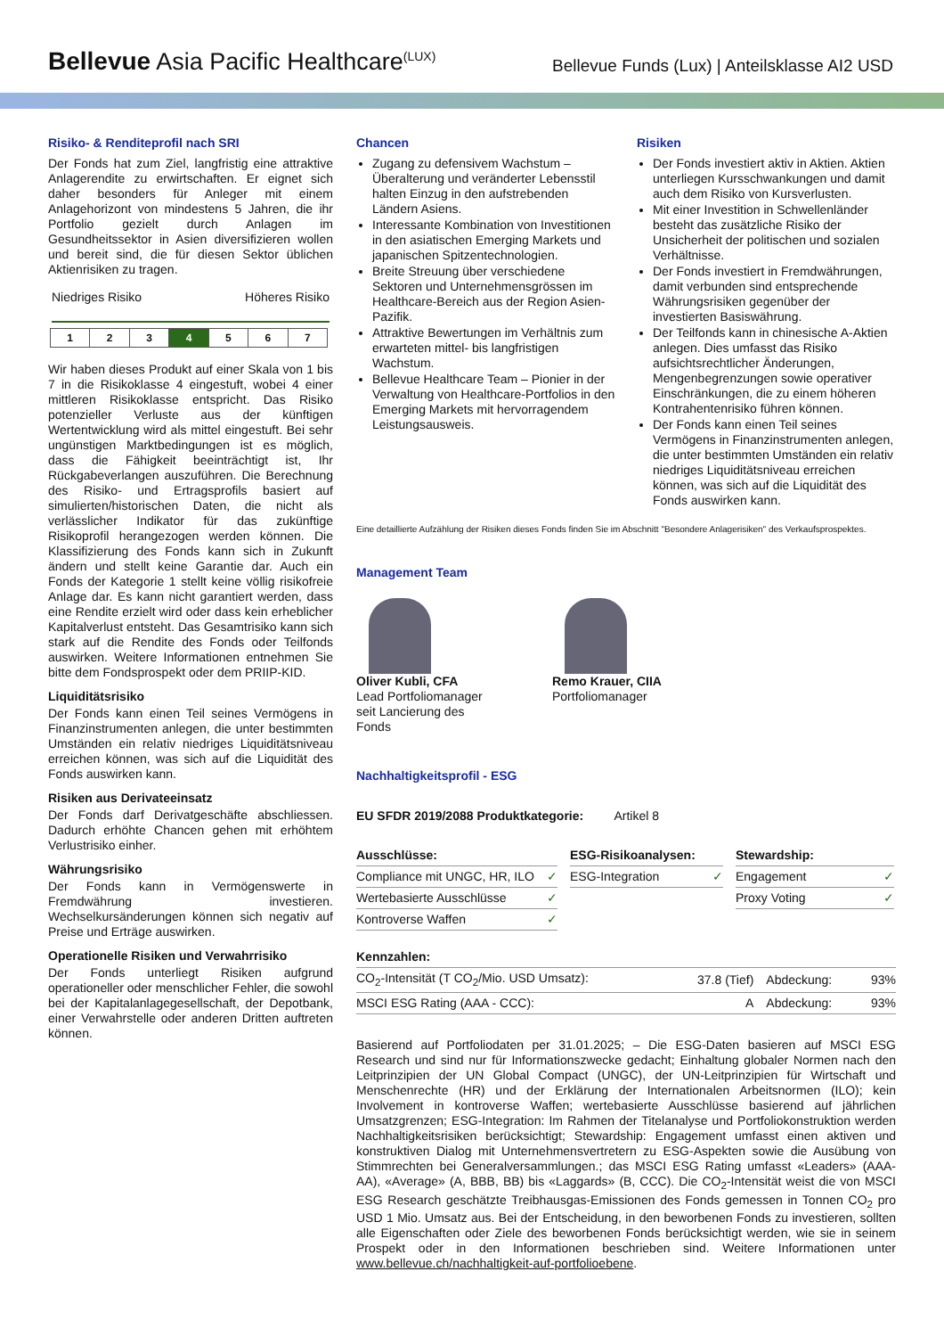Bellevue Asia Pacific Healthcare<sup>(LUX)</sup>
Bellevue Funds (Lux) | Anteilsklasse AI2 USD
Risiko- & Renditeprofil nach SRI
Der Fonds hat zum Ziel, langfristig eine attraktive Anlagerendite zu erwirtschaften. Er eignet sich daher besonders für Anleger mit einem Anlagehorizont von mindestens 5 Jahren, die ihr Portfolio gezielt durch Anlagen im Gesundheitssektor in Asien diversifizieren wollen und bereit sind, die für diesen Sektor üblichen Aktienrisiken zu tragen.
Niedriges Risiko Höheres Risiko
| 1 | 2 | 3 | 4 | 5 | 6 | 7 |
Wir haben dieses Produkt auf einer Skala von 1 bis 7 in die Risikoklasse 4 eingestuft, wobei 4 einer mittleren Risikoklasse entspricht. Das Risiko potenzieller Verluste aus der künftigen Wertentwicklung wird als mittel eingestuft. Bei sehr ungünstigen Marktbedingungen ist es möglich, dass die Fähigkeit beeinträchtigt ist, Ihr Rückgabeverlangen auszuführen. Die Berechnung des Risiko- und Ertragsprofils basiert auf simulierten/historischen Daten, die nicht als verlässlicher Indikator für das zukünftige Risikoprofil herangezogen werden können. Die Klassifizierung des Fonds kann sich in Zukunft ändern und stellt keine Garantie dar. Auch ein Fonds der Kategorie 1 stellt keine völlig risikofreie Anlage dar. Es kann nicht garantiert werden, dass eine Rendite erzielt wird oder dass kein erheblicher Kapitalverlust entsteht. Das Gesamtrisiko kann sich stark auf die Rendite des Fonds oder Teilfonds auswirken. Weitere Informationen entnehmen Sie bitte dem Fondsprospekt oder dem PRIIP-KID.
Liquiditätsrisiko
Der Fonds kann einen Teil seines Vermögens in Finanzinstrumenten anlegen, die unter bestimmten Umständen ein relativ niedriges Liquiditätsniveau erreichen können, was sich auf die Liquidität des Fonds auswirken kann.
Risiken aus Derivateeinsatz
Der Fonds darf Derivatgeschäfte abschliessen. Dadurch erhöhte Chancen gehen mit erhöhtem Verlustrisiko einher.
Währungsrisiko
Der Fonds kann in Vermögenswerte in Fremdwährung investieren. Wechselkursänderungen können sich negativ auf Preise und Erträge auswirken.
Operationelle Risiken und Verwahrrisiko
Der Fonds unterliegt Risiken aufgrund operationeller oder menschlicher Fehler, die sowohl bei der Kapitalanlagegesellschaft, der Depotbank, einer Verwahrstelle oder anderen Dritten auftreten können.
Chancen
Zugang zu defensivem Wachstum – Überalterung und veränderter Lebensstil halten Einzug in den aufstrebenden Ländern Asiens.
Interessante Kombination von Investitionen in den asiatischen Emerging Markets und japanischen Spitzentechnologien.
Breite Streuung über verschiedene Sektoren und Unternehmensgrössen im Healthcare-Bereich aus der Region Asien-Pazifik.
Attraktive Bewertungen im Verhältnis zum erwarteten mittel- bis langfristigen Wachstum.
Bellevue Healthcare Team – Pionier in der Verwaltung von Healthcare-Portfolios in den Emerging Markets mit hervorragendem Leistungsausweis.
Risiken
Der Fonds investiert aktiv in Aktien. Aktien unterliegen Kursschwankungen und damit auch dem Risiko von Kursverlusten.
Mit einer Investition in Schwellenländer besteht das zusätzliche Risiko der Unsicherheit der politischen und sozialen Verhältnisse.
Der Fonds investiert in Fremdwährungen, damit verbunden sind entsprechende Währungsrisiken gegenüber der investierten Basiswährung.
Der Teilfonds kann in chinesische A-Aktien anlegen. Dies umfasst das Risiko aufsichtsrechtlicher Änderungen, Mengenbegrenzungen sowie operativer Einschränkungen, die zu einem höheren Kontrahentenrisiko führen können.
Der Fonds kann einen Teil seines Vermögens in Finanzinstrumenten anlegen, die unter bestimmten Umständen ein relativ niedriges Liquiditätsniveau erreichen können, was sich auf die Liquidität des Fonds auswirken kann.
Eine detaillierte Aufzählung der Risiken dieses Fonds finden Sie im Abschnitt "Besondere Anlagerisiken" des Verkaufsprospektes.
Management Team
Oliver Kubli, CFA
Lead Portfoliomanager seit Lancierung des Fonds
Remo Krauer, CIIA
Portfoliomanager
Nachhaltigkeitsprofil - ESG
EU SFDR 2019/2088 Produktkategorie: Artikel 8
| Ausschlüsse: | |
| --- | --- |
| Compliance mit UNGC, HR, ILO | ✓ |
| Wertebasierte Ausschlüsse | ✓ |
| Kontroverse Waffen | ✓ |
| ESG-Risikoanalysen: | |
| --- | --- |
| ESG-Integration | ✓ |
| Stewardship: | |
| --- | --- |
| Engagement | ✓ |
| Proxy Voting | ✓ |
| Kennzahlen: | | | |
| --- | --- | --- | --- |
| CO<sub>2</sub>-Intensität (T CO<sub>2</sub>/Mio. USD Umsatz): | 37.8 (Tief) | Abdeckung: | 93% |
| MSCI ESG Rating (AAA - CCC): | A | Abdeckung: | 93% |
Basierend auf Portfoliodaten per 31.01.2025; – Die ESG-Daten basieren auf MSCI ESG Research und sind nur für Informationszwecke gedacht; Einhaltung globaler Normen nach den Leitprinzipien der UN Global Compact (UNGC), der UN-Leitprinzipien für Wirtschaft und Menschenrechte (HR) und der Erklärung der Internationalen Arbeitsnormen (ILO); kein Involvement in kontroverse Waffen; wertebasierte Ausschlüsse basierend auf jährlichen Umsatzgrenzen; ESG-Integration: Im Rahmen der Titelanalyse und Portfoliokonstruktion werden Nachhaltigkeitsrisiken berücksichtigt; Stewardship: Engagement umfasst einen aktiven und konstruktiven Dialog mit Unternehmensvertretern zu ESG-Aspekten sowie die Ausübung von Stimmrechten bei Generalversammlungen.; das MSCI ESG Rating umfasst «Leaders» (AAA- AA), «Average» (A, BBB, BB) bis «Laggards» (B, CCC). Die CO<sub>2</sub>-Intensität weist die von MSCI ESG Research geschätzte Treibhausgas-Emissionen des Fonds gemessen in Tonnen CO<sub>2</sub> pro USD 1 Mio. Umsatz aus. Bei der Entscheidung, in den beworbenen Fonds zu investieren, sollten alle Eigenschaften oder Ziele des beworbenen Fonds berücksichtigt werden, wie sie in seinem Prospekt oder in den Informationen beschrieben sind. Weitere Informationen unter www.bellevue.ch/nachhaltigkeit-auf-portfolioebene.